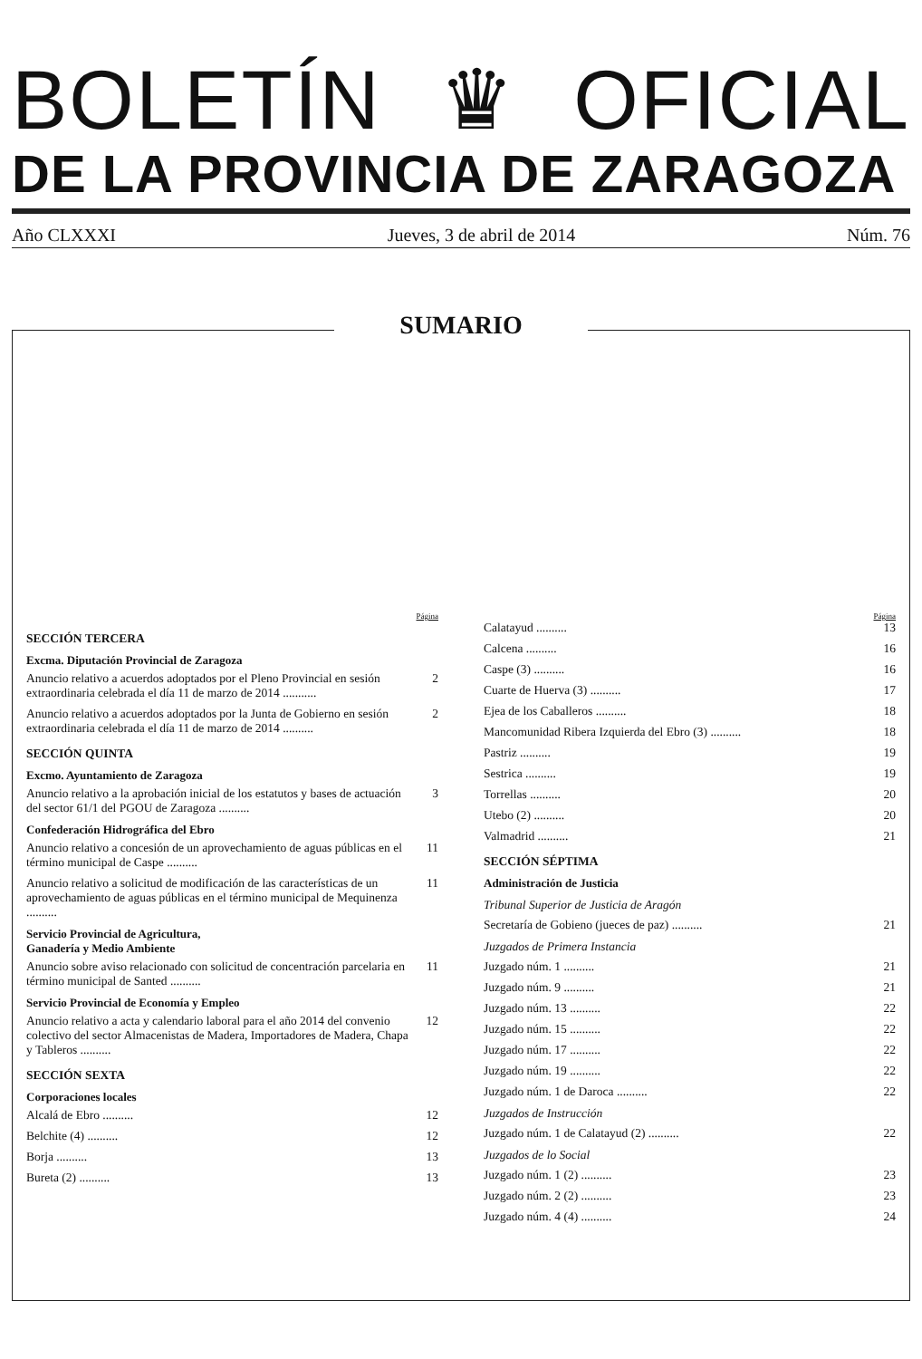BOLETÍN ♛ OFICIAL
DE LA PROVINCIA DE ZARAGOZA
Año CLXXXI Jueves, 3 de abril de 2014 Núm. 76
SUMARIO
Página
SECCIÓN TERCERA
Excma. Diputación Provincial de Zaragoza
Anuncio relativo a acuerdos adoptados por el Pleno Provincial en sesión extraordinaria celebrada el día 11 de marzo de 2014 ........... 2
Anuncio relativo a acuerdos adoptados por la Junta de Gobierno en sesión extraordinaria celebrada el día 11 de marzo de 2014 .......... 2
SECCIÓN QUINTA
Excmo. Ayuntamiento de Zaragoza
Anuncio relativo a la aprobación inicial de los estatutos y bases de actuación del sector 61/1 del PGOU de Zaragoza .......... 3
Confederación Hidrográfica del Ebro
Anuncio relativo a concesión de un aprovechamiento de aguas públicas en el término municipal de Caspe .......... 11
Anuncio relativo a solicitud de modificación de las características de un aprovechamiento de aguas públicas en el término municipal de Mequinenza .......... 11
Servicio Provincial de Agricultura,
Ganadería y Medio Ambiente
Anuncio sobre aviso relacionado con solicitud de concentración parcelaria en término municipal de Santed .......... 11
Servicio Provincial de Economía y Empleo
Anuncio relativo a acta y calendario laboral para el año 2014 del convenio colectivo del sector Almacenistas de Madera, Importadores de Madera, Chapa y Tableros .......... 12
SECCIÓN SEXTA
Corporaciones locales
Alcalá de Ebro .......... 12
Belchite (4) .......... 12
Borja .......... 13
Bureta (2) .......... 13
Página
Calatayud .......... 13
Calcena .......... 16
Caspe (3) .......... 16
Cuarte de Huerva (3) .......... 17
Ejea de los Caballeros .......... 18
Mancomunidad Ribera Izquierda del Ebro (3) .......... 18
Pastriz .......... 19
Sestrica .......... 19
Torrellas .......... 20
Utebo (2) .......... 20
Valmadrid .......... 21
SECCIÓN SÉPTIMA
Administración de Justicia
Tribunal Superior de Justicia de Aragón
Secretaría de Gobieno (jueces de paz) .......... 21
Juzgados de Primera Instancia
Juzgado núm. 1 .......... 21
Juzgado núm. 9 .......... 21
Juzgado núm. 13 .......... 22
Juzgado núm. 15 .......... 22
Juzgado núm. 17 .......... 22
Juzgado núm. 19 .......... 22
Juzgado núm. 1 de Daroca .......... 22
Juzgados de Instrucción
Juzgado núm. 1 de Calatayud (2) .......... 22
Juzgados de lo Social
Juzgado núm. 1 (2) .......... 23
Juzgado núm. 2 (2) .......... 23
Juzgado núm. 4 (4) .......... 24